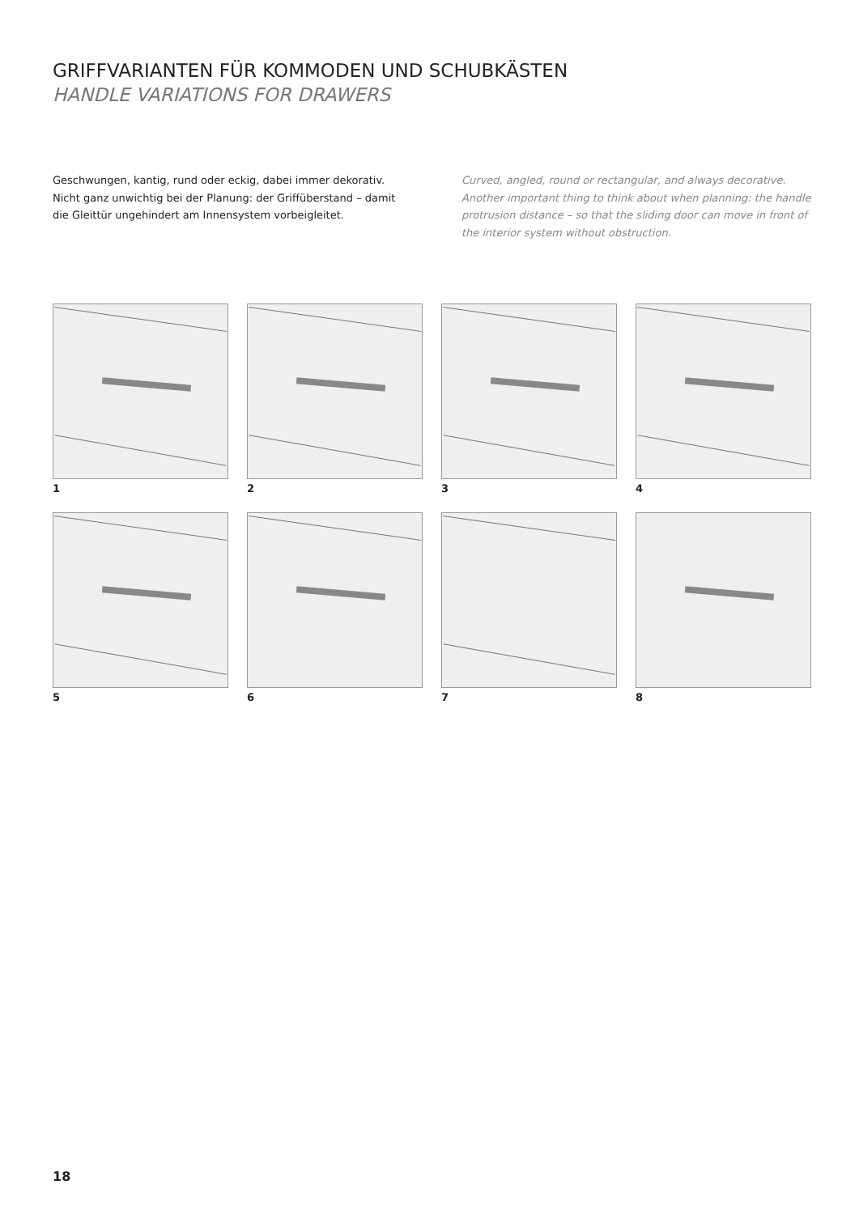GRIFFVARIANTEN FÜR KOMMODEN UND SCHUBKÄSTEN
HANDLE VARIATIONS FOR DRAWERS
Geschwungen, kantig, rund oder eckig, dabei immer dekorativ. Nicht ganz unwichtig bei der Planung: der Griffüberstand – damit die Gleittür ungehindert am Innensystem vorbeigleitet.
Curved, angled, round or rectangular, and always decorative. Another important thing to think about when planning: the handle protrusion distance – so that the sliding door can move in front of the interior system without obstruction.
1
2
3
4
5
6
7
8
18